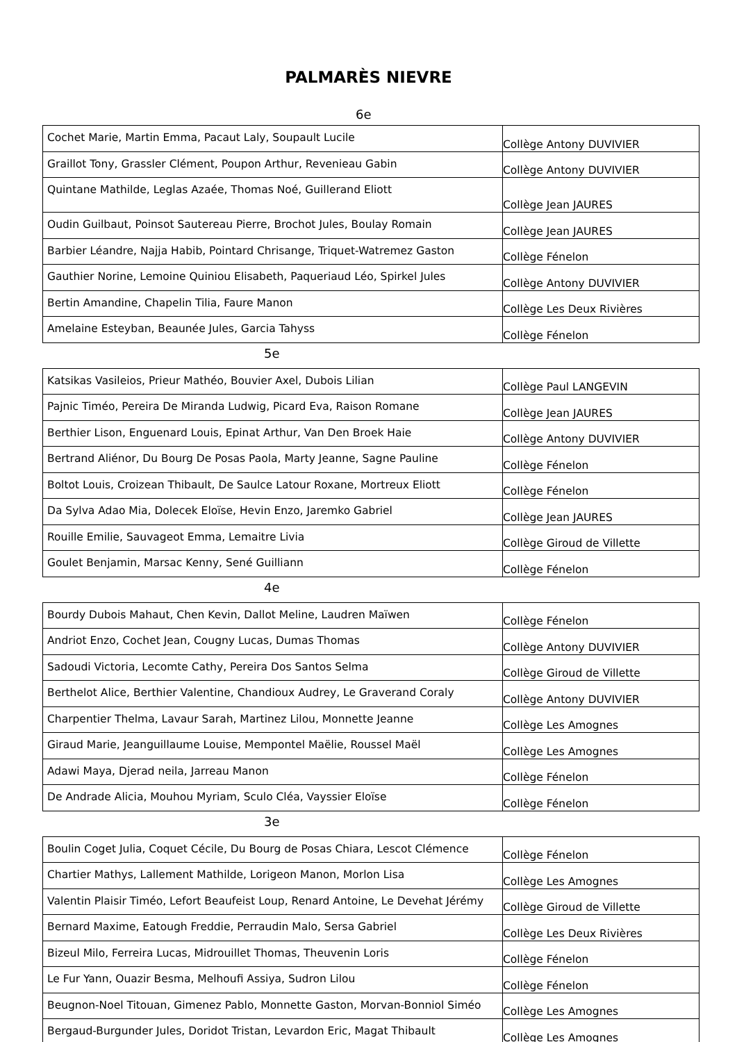PALMARÈS NIEVRE
6e
| Cochet Marie, Martin Emma, Pacaut Laly, Soupault Lucile | Collège Antony DUVIVIER |
| Graillot Tony, Grassler Clément, Poupon Arthur, Revenieau Gabin | Collège Antony DUVIVIER |
| Quintane Mathilde, Leglas Azaée, Thomas Noé, Guillerand Eliott | Collège Jean JAURES |
| Oudin Guilbaut, Poinsot Sautereau Pierre, Brochot Jules, Boulay Romain | Collège Jean JAURES |
| Barbier Léandre, Najja Habib, Pointard Chrisange, Triquet-Watremez Gaston | Collège Fénelon |
| Gauthier Norine, Lemoine Quiniou Elisabeth, Paqueriaud Léo, Spirkel Jules | Collège Antony DUVIVIER |
| Bertin Amandine, Chapelin Tilia, Faure Manon | Collège Les Deux Rivières |
| Amelaine Esteyban, Beaunée Jules, Garcia Tahyss | Collège Fénelon |
5e
| Katsikas Vasileios, Prieur Mathéo, Bouvier Axel, Dubois Lilian | Collège Paul LANGEVIN |
| Pajnic Timéo, Pereira De Miranda Ludwig, Picard Eva, Raison Romane | Collège Jean JAURES |
| Berthier Lison, Enguenard Louis, Epinat Arthur, Van Den Broek Haie | Collège Antony DUVIVIER |
| Bertrand Aliénor, Du Bourg De Posas Paola, Marty Jeanne, Sagne Pauline | Collège Fénelon |
| Boltot Louis, Croizean Thibault, De Saulce Latour Roxane, Mortreux Eliott | Collège Fénelon |
| Da Sylva Adao Mia, Dolecek Eloïse, Hevin Enzo, Jaremko Gabriel | Collège Jean JAURES |
| Rouille Emilie, Sauvageot Emma, Lemaitre Livia | Collège Giroud de Villette |
| Goulet Benjamin, Marsac Kenny, Sené Guilliann | Collège Fénelon |
4e
| Bourdy Dubois Mahaut, Chen Kevin, Dallot Meline, Laudren Maïwen | Collège Fénelon |
| Andriot Enzo, Cochet Jean, Cougny Lucas, Dumas Thomas | Collège Antony DUVIVIER |
| Sadoudi Victoria, Lecomte Cathy, Pereira Dos Santos Selma | Collège Giroud de Villette |
| Berthelot Alice, Berthier Valentine, Chandioux Audrey, Le Graverand Coraly | Collège Antony DUVIVIER |
| Charpentier Thelma, Lavaur Sarah, Martinez Lilou, Monnette Jeanne | Collège Les Amognes |
| Giraud Marie, Jeanguillaume Louise, Mempontel Maëlie, Roussel Maël | Collège Les Amognes |
| Adawi Maya, Djerad neila, Jarreau Manon | Collège Fénelon |
| De Andrade Alicia, Mouhou Myriam, Sculo Cléa, Vayssier Eloïse | Collège Fénelon |
3e
| Boulin Coget Julia, Coquet Cécile, Du Bourg de Posas Chiara, Lescot Clémence | Collège Fénelon |
| Chartier Mathys, Lallement Mathilde, Lorigeon Manon, Morlon Lisa | Collège Les Amognes |
| Valentin Plaisir Timéo, Lefort Beaufeist Loup, Renard Antoine, Le Devehat Jérémy | Collège Giroud de Villette |
| Bernard Maxime, Eatough Freddie, Perraudin Malo, Sersa Gabriel | Collège Les Deux Rivières |
| Bizeul Milo, Ferreira Lucas, Midrouillet Thomas, Theuvenin Loris | Collège Fénelon |
| Le Fur Yann, Ouazir Besma, Melhoufi Assiya, Sudron Lilou | Collège Fénelon |
| Beugnon-Noel Titouan, Gimenez Pablo, Monnette Gaston, Morvan-Bonniol Siméo | Collège Les Amognes |
| Bergaud-Burgunder Jules, Doridot Tristan, Levardon Eric, Magat Thibault | Collège Les Amognes |